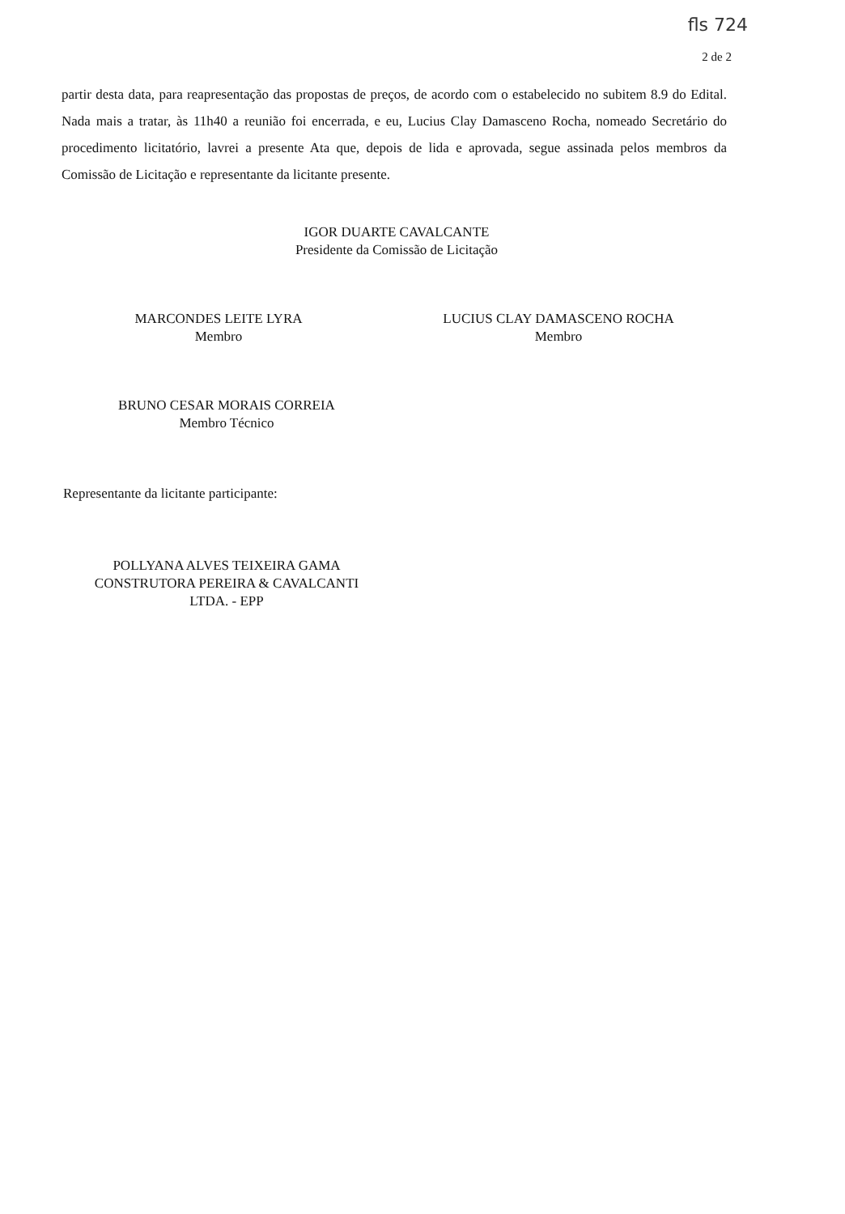fls 724
2 de 2
partir desta data, para reapresentação das propostas de preços, de acordo com o estabelecido no subitem 8.9 do Edital. Nada mais a tratar, às 11h40 a reunião foi encerrada, e eu, Lucius Clay Damasceno Rocha, nomeado Secretário do procedimento licitatório, lavrei a presente Ata que, depois de lida e aprovada, segue assinada pelos membros da Comissão de Licitação e representante da licitante presente.
IGOR DUARTE CAVALCANTE
Presidente da Comissão de Licitação
MARCONDES LEITE LYRA
Membro
LUCIUS CLAY DAMASCENO ROCHA
Membro
BRUNO CESAR MORAIS CORREIA
Membro Técnico
Representante da licitante participante:
POLLYANA ALVES TEIXEIRA GAMA
CONSTRUTORA PEREIRA & CAVALCANTI
LTDA. - EPP